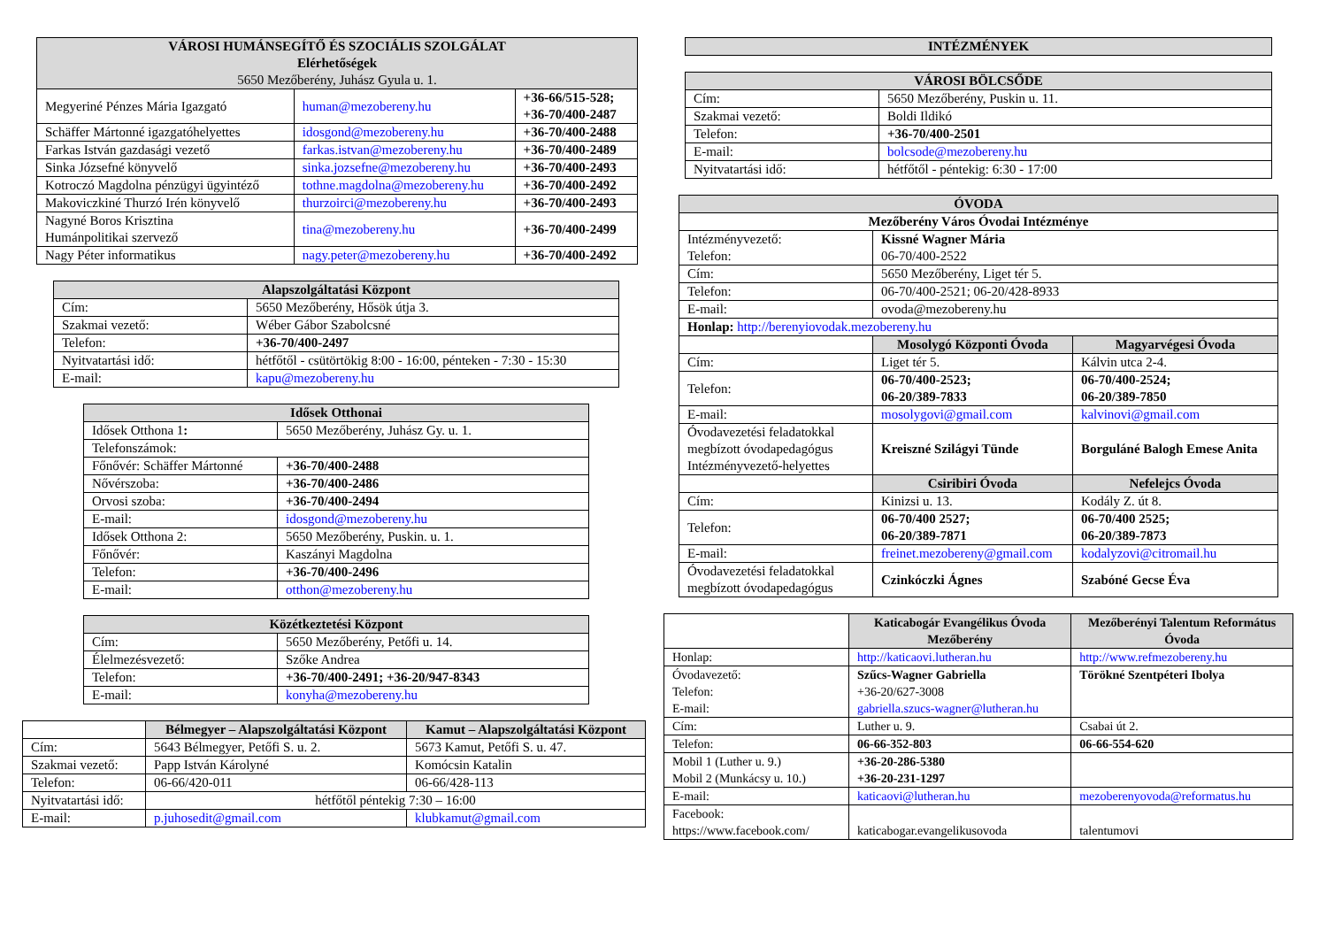| VÁROSI HUMÁNSEGÍTŐ ÉS SZOCIÁLIS SZOLGÁLAT Elérhetőségek 5650 Mezőberény, Juhász Gyula u. 1. | | |
| --- | --- | --- |
| Megyeriné Pénzes Mária Igazgató | human@mezobereny.hu | +36-66/515-528; +36-70/400-2487 |
| Schäffer Mártonné igazgatóhelyettes | idosgond@mezobereny.hu | +36-70/400-2488 |
| Farkas István gazdasági vezető | farkas.istvan@mezobereny.hu | +36-70/400-2489 |
| Sinka Józsefné könyvelő | sinka.jozsefne@mezobereny.hu | +36-70/400-2493 |
| Kotroczó Magdolna pénzügyi ügyintéző | tothne.magdolna@mezobereny.hu | +36-70/400-2492 |
| Makoviczkiné Thurzó Irén könyvelő | thurzoirci@mezobereny.hu | +36-70/400-2493 |
| Nagyné Boros Krisztina Humánpolitikai szervező | tina@mezobereny.hu | +36-70/400-2499 |
| Nagy Péter informatikus | nagy.peter@mezobereny.hu | +36-70/400-2492 |
| Alapszolgáltatási Központ | |
| --- | --- |
| Cím: | 5650 Mezőberény, Hősök útja 3. |
| Szakmai vezető: | Wéber Gábor Szabolcsné |
| Telefon: | +36-70/400-2497 |
| Nyitvatartási idő: | hétfőtől - csütörtökig 8:00 - 16:00, pénteken - 7:30 - 15:30 |
| E-mail: | kapu@mezobereny.hu |
| Idősek Otthonai | |
| --- | --- |
| Idősek Otthona 1 : | 5650 Mezőberény, Juhász Gy. u. 1. |
| Telefonszámok: | |
| Főnővér: Schäffer Mártonné | +36-70/400-2488 |
| Nővérszoba: | +36-70/400-2486 |
| Orvosi szoba: | +36-70/400-2494 |
| E-mail: | idosgond@mezobereny.hu |
| Idősek Otthona 2: | 5650 Mezőberény, Puskin. u. 1. |
| Főnővér: | Kaszányi Magdolna |
| Telefon: | +36-70/400-2496 |
| E-mail: | otthon@mezobereny.hu |
| Közétkeztetési Központ | |
| --- | --- |
| Cím: | 5650 Mezőberény, Petőfi u. 14. |
| Élelmezésvezető: | Szőke Andrea |
| Telefon: | +36-70/400-2491; +36-20/947-8343 |
| E-mail: | konyha@mezobereny.hu |
| | Bélmegyer – Alapszolgáltatási Központ | Kamut – Alapszolgáltatási Központ |
| Cím: | 5643 Bélmegyer, Petőfi S. u. 2. | 5673 Kamut, Petőfi S. u. 47. |
| Szakmai vezető: | Papp István Károlyné | Komócsin Katalin |
| Telefon: | 06-66/420-011 | 06-66/428-113 |
| Nyitvatartási idő: | hétfőtől péntekig 7:30 – 16:00 | |
| E-mail: | p.juhosedit@gmail.com | klubkamut@gmail.com |
| INTÉZMÉNYEK |
| --- |
| VÁROSI BÖLCSŐDE | |
| --- | --- |
| Cím: | 5650 Mezőberény, Puskin u. 11. |
| Szakmai vezető: | Boldi Ildikó |
| Telefon: | +36-70/400-2501 |
| E-mail: | bolcsode@mezobereny.hu |
| Nyitvatartási idő: | hétfőtől - péntekig: 6:30 - 17:00 |
| ÓVODA | | |
| --- | --- | --- |
| Mezőberény Város Óvodai Intézménye | | |
| Intézményvezető: Telefon: | Kissné Wagner Mária 06-70/400-2522 | |
| Cím: | 5650 Mezőberény, Liget tér 5. | |
| Telefon: | 06-70/400-2521; 06-20/428-8933 | |
| E-mail: | ovoda@mezobereny.hu | |
| Honlap: http://berenyiovodak.mezobereny.hu | | |
| | Mosolygó Központi Óvoda | Magyarvégesi Óvoda |
| Cím: | Liget tér 5. | Kálvin utca 2-4. |
| Telefon: | 06-70/400-2523; 06-20/389-7833 | 06-70/400-2524; 06-20/389-7850 |
| E-mail: | mosolygovi@gmail.com | kalvinovi@gmail.com |
| Óvodavezetési feladatokkal megbízott óvodapedagógus Intézményvezető-helyettes | Kreiszné Szilágyi Tünde | Borguláné Balogh Emese Anita |
| | Csiribiri Óvoda | Nefelejcs Óvoda |
| Cím: | Kinizsi u. 13. | Kodály Z. út 8. |
| Telefon: | 06-70/400 2527; 06-20/389-7871 | 06-70/400 2525; 06-20/389-7873 |
| E-mail: | freinet.mezobereny@gmail.com | kodalyzovi@citromail.hu |
| Óvodavezetési feladatokkal megbízott óvodapedagógus | Czinkóczki Ágnes | Szabóné Gecse Éva |
| | Katicabogár Evangélikus Óvoda Mezőberény | Mezőberényi Talentum Református Óvoda |
| Honlap: | http://katicaovi.lutheran.hu | http://www.refmezobereny.hu |
| Óvodavezető: Telefon: E-mail: | Szűcs-Wagner Gabriella +36-20/627-3008 gabriella.szucs-wagner@lutheran.hu | Törökné Szentpéteri Ibolya |
| Cím: | Luther u. 9. | Csabai út 2. |
| Telefon: | 06-66-352-803 | 06-66-554-620 |
| Mobil 1 (Luther u. 9.) Mobil 2 (Munkácsy u. 10.) | +36-20-286-5380 +36-20-231-1297 | |
| E-mail: | katicaovi@lutheran.hu | mezoberenyovoda@reformatus.hu |
| Facebook: https://www.facebook.com/ | katicabogar.evangelikusovoda | talentumovi |